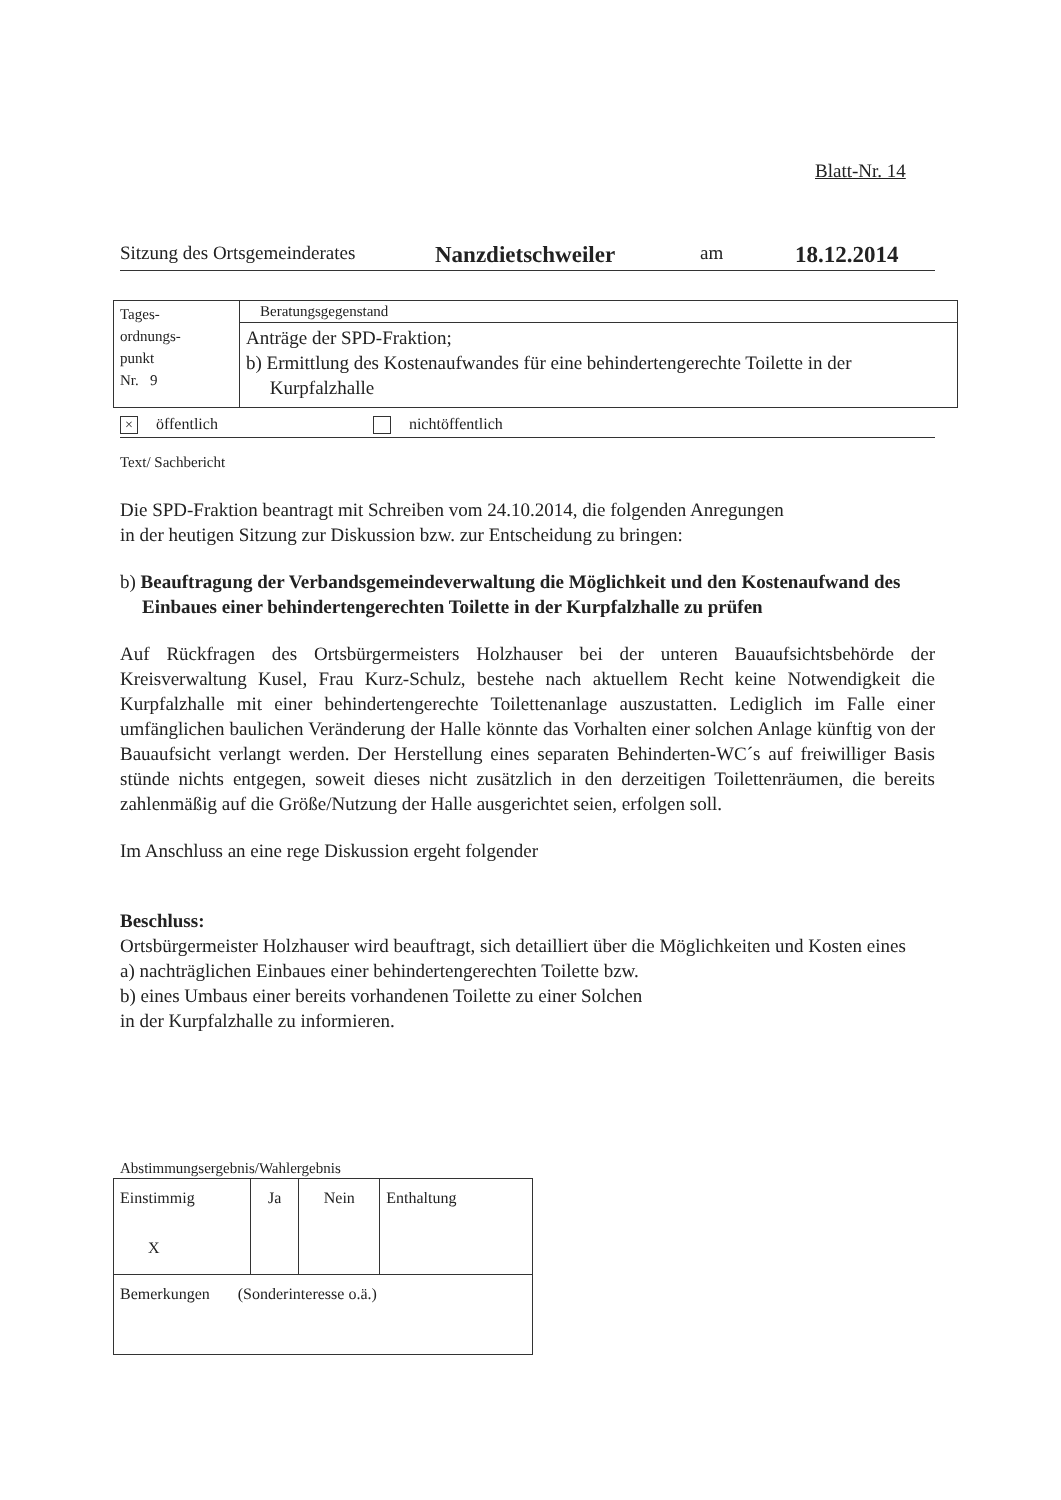Blatt-Nr. 14
Sitzung des Ortsgemeinderates Nanzdietschweiler am 18.12.2014
| Tages- ordnungs- punkt Nr. 9 | Beratungsgegenstand |
| | Anträge der SPD-Fraktion; b) Ermittlung des Kostenaufwandes für eine behindertengerechte Toilette in der Kurpfalzhalle |
× öffentlich nichtöffentlich
Text/ Sachbericht
Die SPD-Fraktion beantragt mit Schreiben vom 24.10.2014, die folgenden Anregungen
in der heutigen Sitzung zur Diskussion bzw. zur Entscheidung zu bringen:
b) Beauftragung der Verbandsgemeindeverwaltung die Möglichkeit und den Kostenaufwand des Einbaues einer behindertengerechten Toilette in der Kurpfalzhalle zu prüfen
Auf Rückfragen des Ortsbürgermeisters Holzhauser bei der unteren Bauaufsichtsbehörde der Kreisverwaltung Kusel, Frau Kurz-Schulz, bestehe nach aktuellem Recht keine Notwendigkeit die Kurpfalzhalle mit einer behindertengerechte Toilettenanlage auszustatten. Lediglich im Falle einer umfänglichen baulichen Veränderung der Halle könnte das Vorhalten einer solchen Anlage künftig von der Bauaufsicht verlangt werden. Der Herstellung eines separaten Behinderten-WC´s auf freiwilliger Basis stünde nichts entgegen, soweit dieses nicht zusätzlich in den derzeitigen Toilettenräumen, die bereits zahlenmäßig auf die Größe/Nutzung der Halle ausgerichtet seien, erfolgen soll.
Im Anschluss an eine rege Diskussion ergeht folgender
Beschluss:
Ortsbürgermeister Holzhauser wird beauftragt, sich detailliert über die Möglichkeiten und Kosten eines
a) nachträglichen Einbaues einer behindertengerechten Toilette bzw.
b) eines Umbaus einer bereits vorhandenen Toilette zu einer Solchen
in der Kurpfalzhalle zu informieren.
Abstimmungsergebnis/Wahlergebnis
| Einstimmig X | Ja | Nein | Enthaltung |
| Bemerkungen (Sonderinteresse o.ä.) | | | |